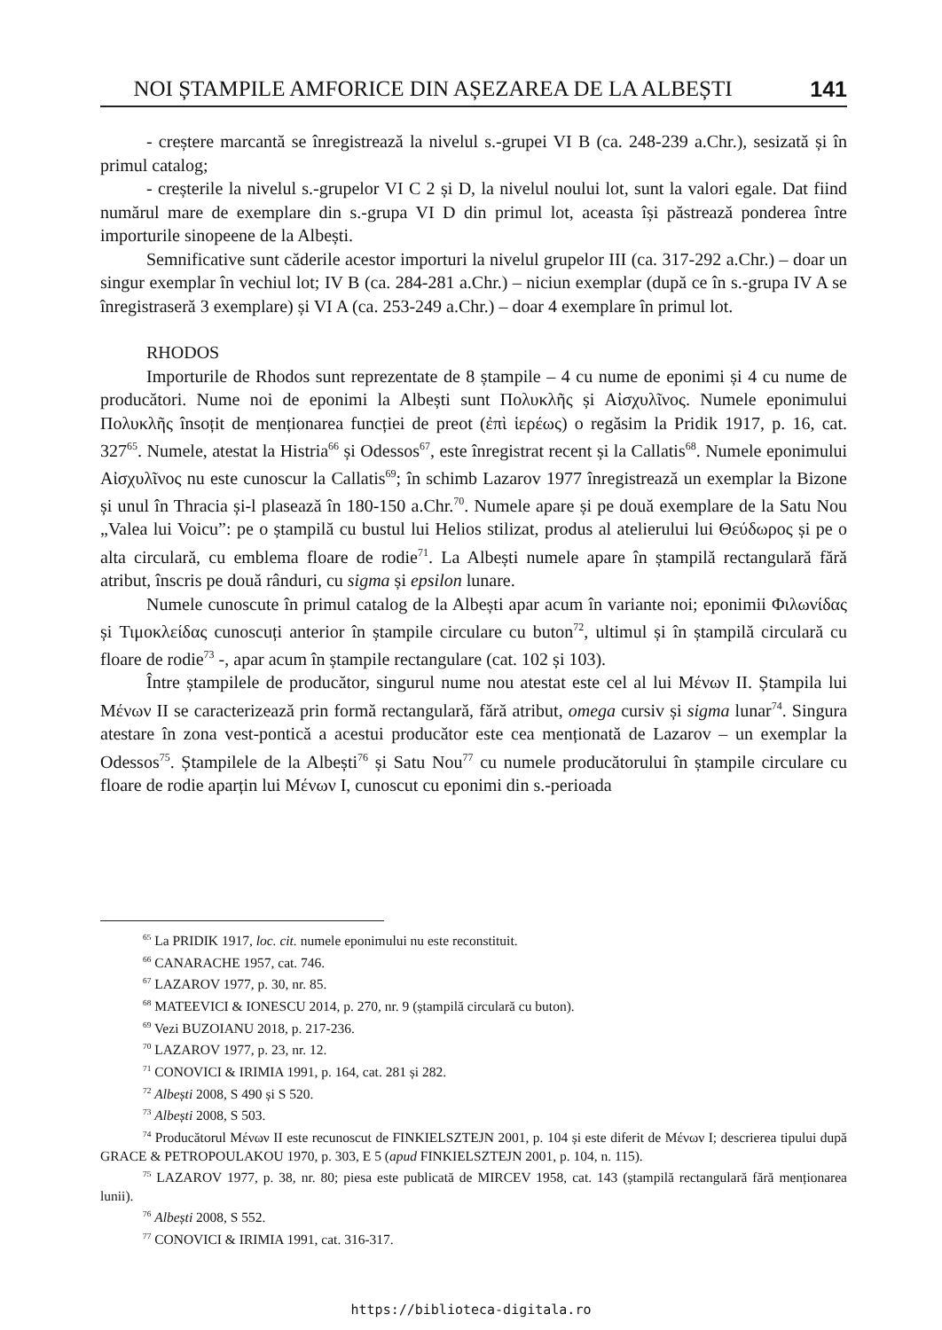NOI ȘTAMPILE AMFORICE DIN AȘEZAREA DE LA ALBEȘTI 141
- creștere marcantă se înregistrează la nivelul s.-grupei VI B (ca. 248-239 a.Chr.), sesizată și în primul catalog;
- creșterile la nivelul s.-grupelor VI C 2 și D, la nivelul noului lot, sunt la valori egale. Dat fiind numărul mare de exemplare din s.-grupa VI D din primul lot, aceasta își păstrează ponderea între importurile sinopeene de la Albești.
Semnificative sunt căderile acestor importuri la nivelul grupelor III (ca. 317-292 a.Chr.) – doar un singur exemplar în vechiul lot; IV B (ca. 284-281 a.Chr.) – niciun exemplar (după ce în s.-grupa IV A se înregistraseră 3 exemplare) și VI A (ca. 253-249 a.Chr.) – doar 4 exemplare în primul lot.
RHODOS
Importurile de Rhodos sunt reprezentate de 8 ștampile – 4 cu nume de eponimi și 4 cu nume de producători. Nume noi de eponimi la Albești sunt Πολυκλῆς și Αἰσχυλῖνος. Numele eponimului Πολυκλῆς însoțit de menționarea funcției de preot (ἐπὶ ἱερέως) o regăsim la Pridik 1917, p. 16, cat. 327<sup>65</sup>. Numele, atestat la Histria<sup>66</sup> și Odessos<sup>67</sup>, este înregistrat recent și la Callatis<sup>68</sup>. Numele eponimului Αἰσχυλῖνος nu este cunoscur la Callatis<sup>69</sup>; în schimb Lazarov 1977 înregistrează un exemplar la Bizone și unul în Thracia și-l plasează în 180-150 a.Chr.<sup>70</sup>. Numele apare și pe două exemplare de la Satu Nou „Valea lui Voicu”: pe o ștampilă cu bustul lui Helios stilizat, produs al atelierului lui Θεύδωρος și pe o alta circulară, cu emblema floare de rodie<sup>71</sup>. La Albești numele apare în ștampilă rectangulară fără atribut, înscris pe două rânduri, cu sigma și epsilon lunare.
Numele cunoscute în primul catalog de la Albești apar acum în variante noi; eponimii Φιλωνίδας și Τιμοκλείδας cunoscuți anterior în ștampile circulare cu buton<sup>72</sup>, ultimul și în ștampilă circulară cu floare de rodie<sup>73</sup> -, apar acum în ștampile rectangulare (cat. 102 și 103).
Între ștampilele de producător, singurul nume nou atestat este cel al lui Μένων II. Ștampila lui Μένων II se caracterizează prin formă rectangulară, fără atribut, omega cursiv și sigma lunar<sup>74</sup>. Singura atestare în zona vest-pontică a acestui producător este cea menționată de Lazarov – un exemplar la Odessos<sup>75</sup>. Ștampilele de la Albești<sup>76</sup> și Satu Nou<sup>77</sup> cu numele producătorului în ștampile circulare cu floare de rodie aparțin lui Μένων I, cunoscut cu eponimi din s.-perioada
<sup>65</sup> La PRIDIK 1917, loc. cit. numele eponimului nu este reconstituit.
<sup>66</sup> CANARACHE 1957, cat. 746.
<sup>67</sup> LAZAROV 1977, p. 30, nr. 85.
<sup>68</sup> MATEEVICI & IONESCU 2014, p. 270, nr. 9 (ștampilă circulară cu buton).
<sup>69</sup> Vezi BUZOIANU 2018, p. 217-236.
<sup>70</sup> LAZAROV 1977, p. 23, nr. 12.
<sup>71</sup> CONOVICI & IRIMIA 1991, p. 164, cat. 281 și 282.
<sup>72</sup> Albești 2008, S 490 și S 520.
<sup>73</sup> Albești 2008, S 503.
<sup>74</sup> Producătorul Μένων II este recunoscut de FINKIELSZTEJN 2001, p. 104 și este diferit de Μένων I; descrierea tipului după GRACE & PETROPOULAKOU 1970, p. 303, E 5 (apud FINKIELSZTEJN 2001, p. 104, n. 115).
<sup>75</sup> LAZAROV 1977, p. 38, nr. 80; piesa este publicată de MIRCEV 1958, cat. 143 (ștampilă rectangulară fără menționarea lunii).
<sup>76</sup> Albești 2008, S 552.
<sup>77</sup> CONOVICI & IRIMIA 1991, cat. 316-317.
https://biblioteca-digitala.ro